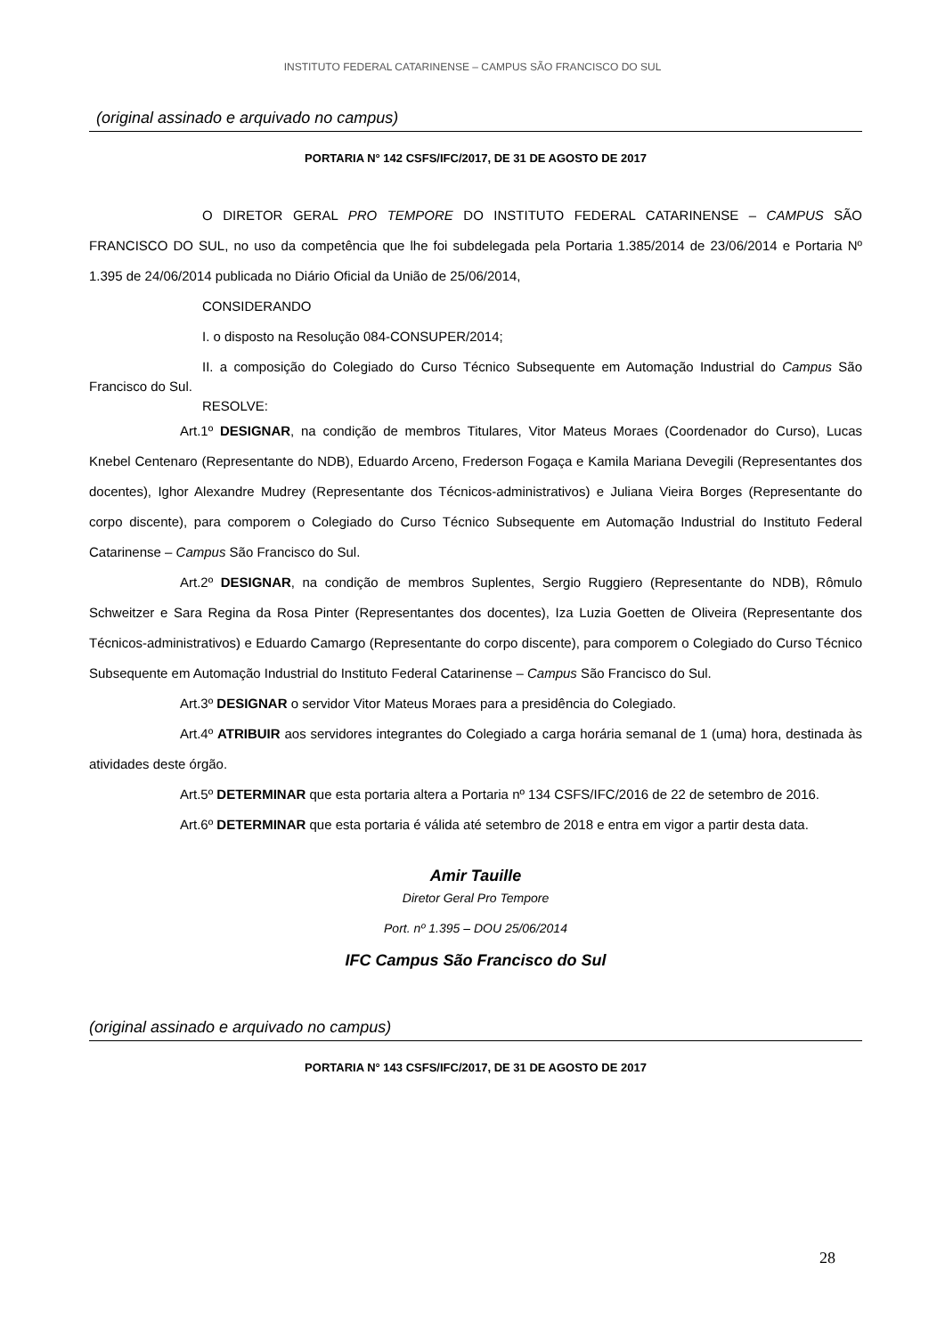INSTITUTO FEDERAL CATARINENSE – CAMPUS SÃO FRANCISCO DO SUL
(original assinado e arquivado no campus)
PORTARIA N° 142 CSFS/IFC/2017, DE 31 DE AGOSTO DE 2017
O DIRETOR GERAL PRO TEMPORE DO INSTITUTO FEDERAL CATARINENSE – CAMPUS SÃO FRANCISCO DO SUL, no uso da competência que lhe foi subdelegada pela Portaria 1.385/2014 de 23/06/2014 e Portaria Nº 1.395 de 24/06/2014 publicada no Diário Oficial da União de 25/06/2014,
CONSIDERANDO
I. o disposto na Resolução 084-CONSUPER/2014;
II. a composição do Colegiado do Curso Técnico Subsequente em Automação Industrial do Campus São Francisco do Sul.
RESOLVE:
Art.1º DESIGNAR, na condição de membros Titulares, Vitor Mateus Moraes (Coordenador do Curso), Lucas Knebel Centenaro (Representante do NDB), Eduardo Arceno, Frederson Fogaça e Kamila Mariana Devegili (Representantes dos docentes), Ighor Alexandre Mudrey (Representante dos Técnicos-administrativos) e Juliana Vieira Borges (Representante do corpo discente), para comporem o Colegiado do Curso Técnico Subsequente em Automação Industrial do Instituto Federal Catarinense – Campus São Francisco do Sul.
Art.2º DESIGNAR, na condição de membros Suplentes, Sergio Ruggiero (Representante do NDB), Rômulo Schweitzer e Sara Regina da Rosa Pinter (Representantes dos docentes), Iza Luzia Goetten de Oliveira (Representante dos Técnicos-administrativos) e Eduardo Camargo (Representante do corpo discente), para comporem o Colegiado do Curso Técnico Subsequente em Automação Industrial do Instituto Federal Catarinense – Campus São Francisco do Sul.
Art.3º DESIGNAR o servidor Vitor Mateus Moraes para a presidência do Colegiado.
Art.4º ATRIBUIR aos servidores integrantes do Colegiado a carga horária semanal de 1 (uma) hora, destinada às atividades deste órgão.
Art.5º DETERMINAR que esta portaria altera a Portaria nº 134 CSFS/IFC/2016 de 22 de setembro de 2016.
Art.6º DETERMINAR que esta portaria é válida até setembro de 2018 e entra em vigor a partir desta data.
Amir Tauille
Diretor Geral Pro Tempore
Port. nº 1.395 – DOU 25/06/2014
IFC Campus São Francisco do Sul
(original assinado e arquivado no campus)
PORTARIA N° 143 CSFS/IFC/2017, DE 31 DE AGOSTO DE 2017
28